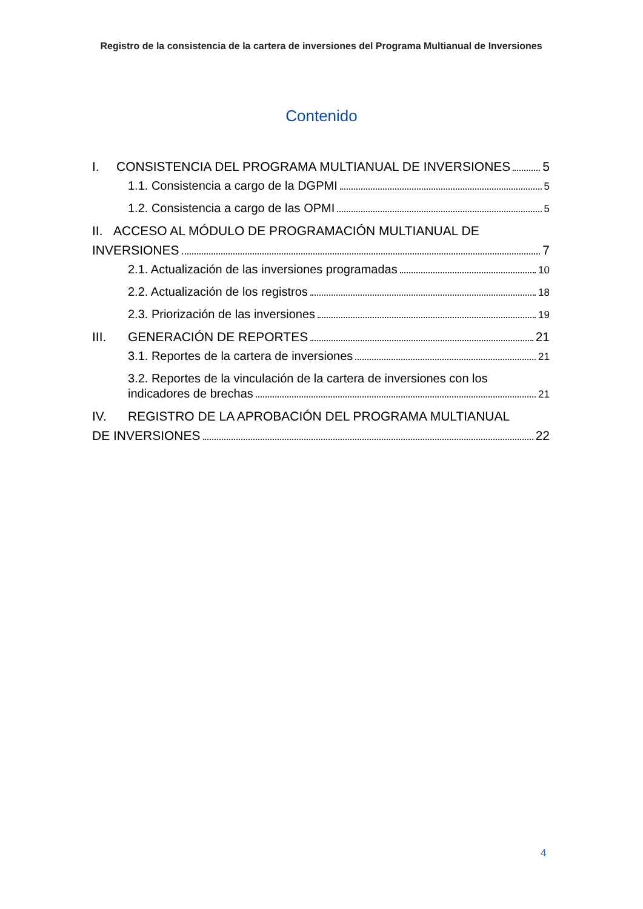Registro de la consistencia de la cartera de inversiones del Programa Multianual de Inversiones
Contenido
I. CONSISTENCIA DEL PROGRAMA MULTIANUAL DE INVERSIONES 5
1.1. Consistencia a cargo de la DGPMI 5
1.2. Consistencia a cargo de las OPMI 5
II. ACCESO AL MÓDULO DE PROGRAMACIÓN MULTIANUAL DE
INVERSIONES 7
2.1. Actualización de las inversiones programadas 10
2.2. Actualización de los registros 18
2.3. Priorización de las inversiones 19
III. GENERACIÓN DE REPORTES 21
3.1. Reportes de la cartera de inversiones 21
3.2. Reportes de la vinculación de la cartera de inversiones con los
indicadores de brechas 21
IV. REGISTRO DE LA APROBACIÓN DEL PROGRAMA MULTIANUAL
DE INVERSIONES 22
4